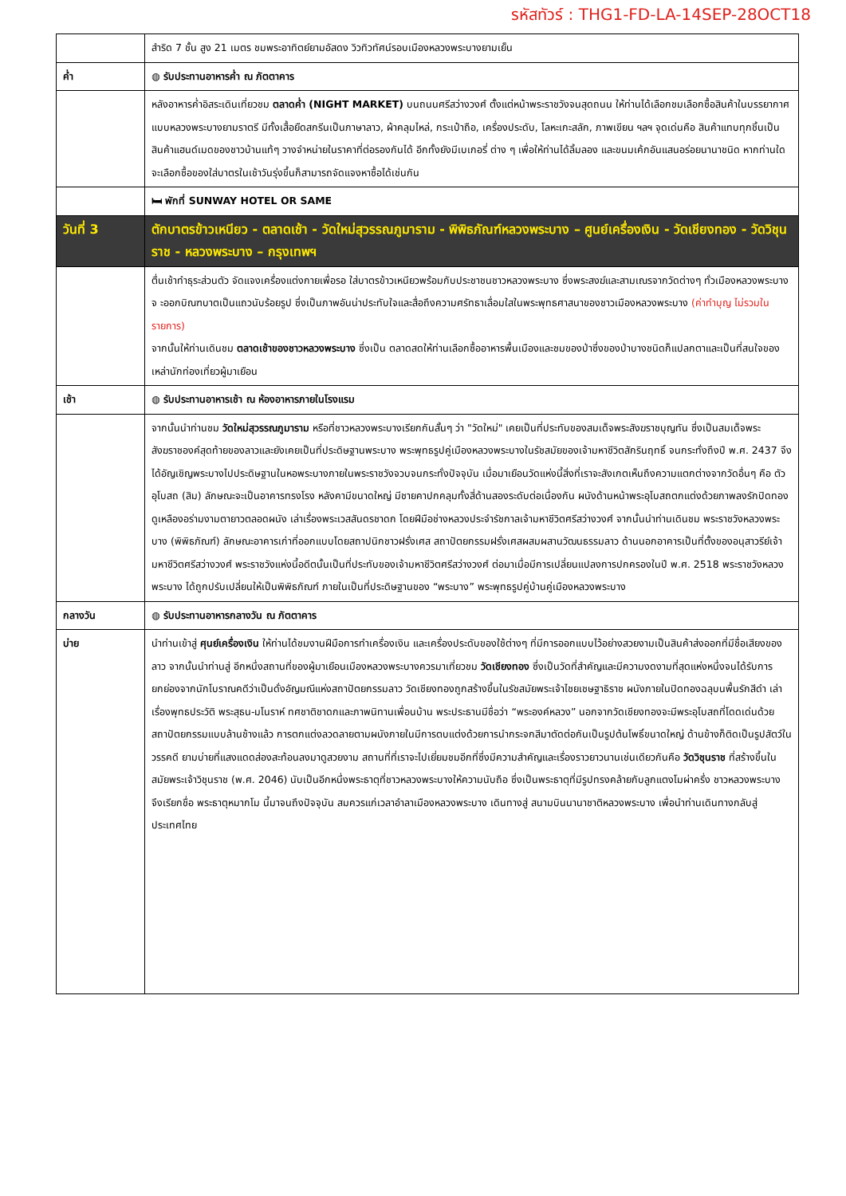รหัสทัวร์ : THG1-FD-LA-14SEP-28OCT18
| | สำริด 7 ชั้น สูง 21 เมตร ชมพระอาทิตย์ยามอัสดง วิวทิวทัศน์รอบเมืองหลวงพระบางยามเย็น |
| ค่ำ | ◍ รับประทานอาหารค่ำ ณ ภัตตาคาร |
| | หลังอาหารค่ำอิสระเดินเที่ยวชม ตลาดค่ำ (NIGHT MARKET) บนถนนศรีสว่างวงศ์ ตั้งแต่หน้าพระราชวังจนสุดถนน ให้ท่านได้เลือกชมเลือกซื้อสินค้าในบรรยากาศแบบหลวงพระบางยามราตรี มีทั้งเสื้อยืดสกรีนเป็นภาษาลาว, ผ้าคลุมไหล่, กระเป๋าถือ, เครื่องประดับ, โลหะเกะสลัก, ภาพเขียน ฯลฯ จุดเด่นคือ สินค้าแทบทุกชิ้นเป็นสินค้าแฮนด์เมดของชาวบ้านแท้ๆ วางจำหน่ายในราคาที่ต่อรองกันได้ อีกทั้งยังมีเบเกอรี่ ต่าง ๆ เพื่อให้ท่านได้ลิ้มลอง และขนมเค้กอันแสนอร่อยนานาชนิด หากท่านใดจะเลือกซื้อของใส่บาตรในเช้าวันรุ่งขึ้นก็สามารถจัดแจงหาซื้อได้เช่นกัน |
| | 🛏 พักที่ SUNWAY HOTEL OR SAME |
| วันที่ 3 | ตักบาตรข้าวเหนียว - ตลาดเช้า - วัดใหม่สุวรรณภูมาราม - พิพิธภัณฑ์หลวงพระบาง – ศูนย์เครื่องเงิน - วัดเชียงทอง - วัดวิชุนราช - หลวงพระบาง – กรุงเทพฯ |
| | ตื่นเช้าทำธุระส่วนตัว จัดแจงเครื่องแต่งกายเพื่อรอ ใส่บาตรข้าวเหนียวพร้อมกับประชาชนชาวหลวงพระบาง ซึ่งพระสงฆ์และสามเณรจากวัดต่างๆ ทั่วเมืองหลวงพระบางจ ะออกบิณฑบาตเป็นแถวนับร้อยรูป ซึ่งเป็นภาพอันน่าประทับใจและสื่อถึงความศรัทธาเลื่อมใสในพระพุทธศาสนาของชาวเมืองหลวงพระบาง (ค่าทำบุญ ไม่รวมในรายการ) จากนั้นให้ท่านเดินชม ตลาดเช้าของชาวหลวงพระบาง ซึ่งเป็น ตลาดสดให้ท่านเลือกซื้ออาหารพื้นเมืองและชมของป่าซึ่งของป่าบางชนิดก็แปลกตาและเป็นที่สนใจของเหล่านักท่องเที่ยวผู้มาเยือน |
| เช้า | ◍ รับประทานอาหารเช้า ณ ห้องอาหารภายในโรงแรม |
| | จากนั้นนำท่านชม วัดใหม่สุวรรณภูมาราม หรือที่ชาวหลวงพระบางเรียกกันสั้นๆ ว่า "วัดใหม่" เคยเป็นที่ประทับของสมเด็จพระสังฆราชบุญทัน ซึ่งเป็นสมเด็จพระสังฆราชองค์สุดท้ายของลาวและยังเคยเป็นที่ประดิษฐานพระบาง พระพุทธรูปคู่เมืองหลวงพระบางในรัชสมัยของเจ้ามหาชีวิตสักรินฤทธิ์ จนกระทั่งถึงปี พ.ศ. 2437 จึงได้อัญเชิญพระบางไปประดิษฐานในหอพระบางภายในพระราชวังจวบจนกระทั่งปัจจุบัน เมื่อมาเยือนวัดแห่งนี้สิ่งที่เราจะสังเกตเห็นถึงความแตกต่างจากวัดอื่นๆ คือ ตัวอุโบสถ (สิม) ลักษณะจะเป็นอาคารทรงโรง หลังคามีขนาดใหญ่ มีชายคาปกคลุมทั้งสี่ด้านสองระดับต่อเนื่องกัน ผนังด้านหน้าพระอุโบสถตกแต่งด้วยภาพลงรักปิดทองดูเหลืองอร่ามงามตายาวตลอดผนัง เล่าเรื่องพระเวสสันดรชาดก โดยฝีมือช่างหลวงประจำรัชกาลเจ้ามหาชีวิตศรีสว่างวงศ์ จากนั้นนำท่านเดินชม พระราชวังหลวงพระบาง (พิพิธภัณฑ์) ลักษณะอาคารเก่าที่ออกแบบโดยสถาปนิกชาวฝรั่งเศส สถาปัตยกรรมฝรั่งเศสผสมผสานวัฒนธรรมลาว ด้านนอกอาคารเป็นที่ตั้งของอนุสาวรีย์เจ้ามหาชีวิตศรีสว่างวงศ์ พระราชวังแห่งนี้อดีตนั้นเป็นที่ประทับของเจ้ามหาชีวิตศรีสว่างวงศ์ ต่อมาเมื่อมีการเปลี่ยนแปลงการปกครองในปี พ.ศ. 2518 พระราชวังหลวงพระบาง ได้ถูกปรับเปลี่ยนให้เป็นพิพิธภัณฑ์ ภายในเป็นที่ประดิษฐานของ “พระบาง” พระพุทธรูปคู่บ้านคู่เมืองหลวงพระบาง |
| กลางวัน | ◍ รับประทานอาหารกลางวัน ณ ภัตตาคาร |
| บ่าย | นำท่านเข้าสู่ ศุนย์เครื่องเงิน ให้ท่านได้ชมงานฝีมือการทำเครื่องเงิน และเครื่องประดับของใช้ต่างๆ ที่มีการออกแบบไว้อย่างสวยงามเป็นสินค้าส่งออกที่มีชื่อเสียงของลาว จากนั้นนำท่านสู่ อีกหนึ่งสถานที่ของผู้มาเยือนเมืองหลวงพระบางควรมาเที่ยวชม วัดเชียงทอง ซึ่งเป็นวัดที่สำคัญและมีความงดงามที่สุดแห่งหนึ่งจนได้รับการยกย่องจากนักโบราณคดีว่าเป็นดั่งอัญมณีแห่งสถาปัตยกรรมลาว วัดเชียงทองถูกสร้างขึ้นในรัชสมัยพระเจ้าไชยเชษฐาธิราช ผนังภายในปิดทองฉลุบนพื้นรักสีดำ เล่าเรื่องพุทธประวัติ พระสุธน-มโนราห์ ทศชาติชาดกและภาพนิทานเพื่อนบ้าน พระประธานมีชื่อว่า “พระองค์หลวง” นอกจากวัดเชียงทองจะมีพระอุโบสถที่โดดเด่นด้วยสถาปัตยกรรมแบบล้านช้างแล้ว การตกแต่งลวดลายตามผนังภายในมีการตบแต่งด้วยการนำกระจกสีมาตัดต่อกันเป็นรูปต้นโพธิ์ขนาดใหญ่ ด้านข้างก็ติดเป็นรูปสัตว์ในวรรคดี ยามบ่ายที่แสงแดดส่องสะท้อนลงมาดูสวยงาม สถานที่ที่เราจะไปเยี่ยมชมอีกที่ซึ่งมีความสำคัญและเรื่องราวยาวนานเช่นเดียวกันคือ วัดวิชุนราช ที่สร้างขึ้นในสมัยพระเจ้าวิชุนราช (พ.ศ. 2046) นับเป็นอีกหนึ่งพระธาตุที่ชาวหลวงพระบางให้ความนับถือ ซึ่งเป็นพระธาตุที่มีรูปทรงคล้ายกับลูกแตงโมผ่าครึ่ง ชาวหลวงพระบาง จึงเรียกชื่อ พระธาตุหมากโม นี้มาจนถึงปัจจุบัน สมควรแก่เวลาอำลาเมืองหลวงพระบาง เดินทางสู่ สนามบินนานาชาติหลวงพระบาง เพื่อนำท่านเดินทางกลับสู่ประเทศไทย |